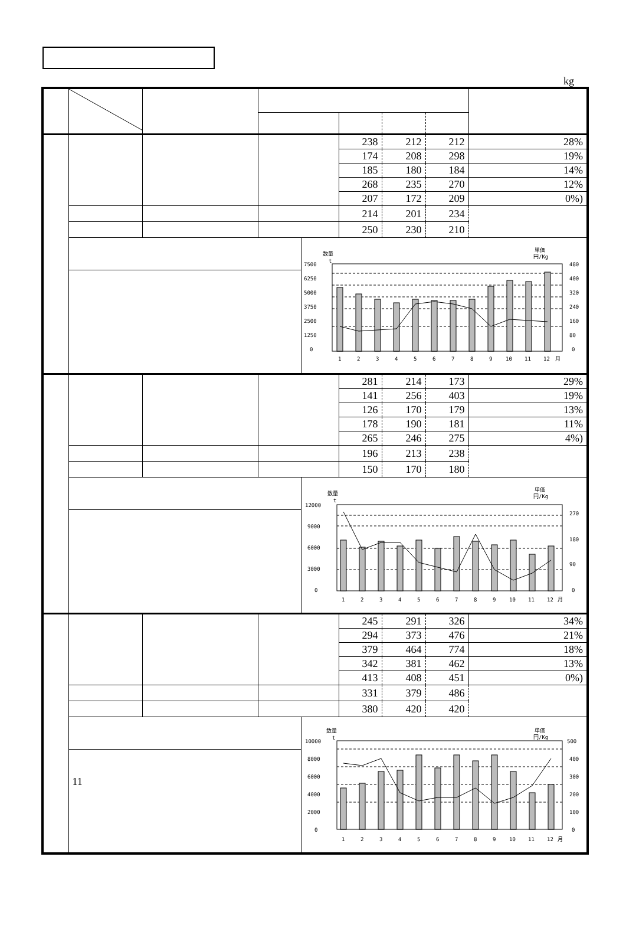kg
| | | | | | 238 | 212 | 212 | 28% |
| | | | | | 174 | 208 | 298 | 19% |
| | | | | | 185 | 180 | 184 | 14% |
| | | | | | 268 | 235 | 270 | 12% |
| | | | | | 207 | 172 | 209 | 0%) |
| | | | | | 214 | 201 | 234 | |
| | | | | | 250 | 230 | 210 | |
| | | | | 数量 t 単価 円/Kg 7500 6250 5000 3750 2500 1250 0 480 400 320 240 160 80 0 1 2 3 4 5 6 7 8 9 10 11 12 月 | | | | |
| | | | | | 281 | 214 | 173 | 29% |
| | | | | | 141 | 256 | 403 | 19% |
| | | | | | 126 | 170 | 179 | 13% |
| | | | | | 178 | 190 | 181 | 11% |
| | | | | | 265 | 246 | 275 | 4%) |
| | | | | | 196 | 213 | 238 | |
| | | | | | 150 | 170 | 180 | |
| | | | | 数量 t 単価 円/Kg 12000 9000 6000 3000 0 270 180 90 0 1 2 3 4 5 6 7 8 9 10 11 12 月 | | | | |
| | | | | | 245 | 291 | 326 | 34% |
| | | | | | 294 | 373 | 476 | 21% |
| | | | | | 379 | 464 | 774 | 18% |
| | | | | | 342 | 381 | 462 | 13% |
| | | | | | 413 | 408 | 451 | 0%) |
| | | | | | 331 | 379 | 486 | |
| | | | | | 380 | 420 | 420 | |
| | 11 | | | 数量 t 単価 円/Kg 10000 8000 6000 4000 2000 0 500 400 300 200 100 0 1 2 3 4 5 6 7 8 9 10 11 12 月 | | | | |